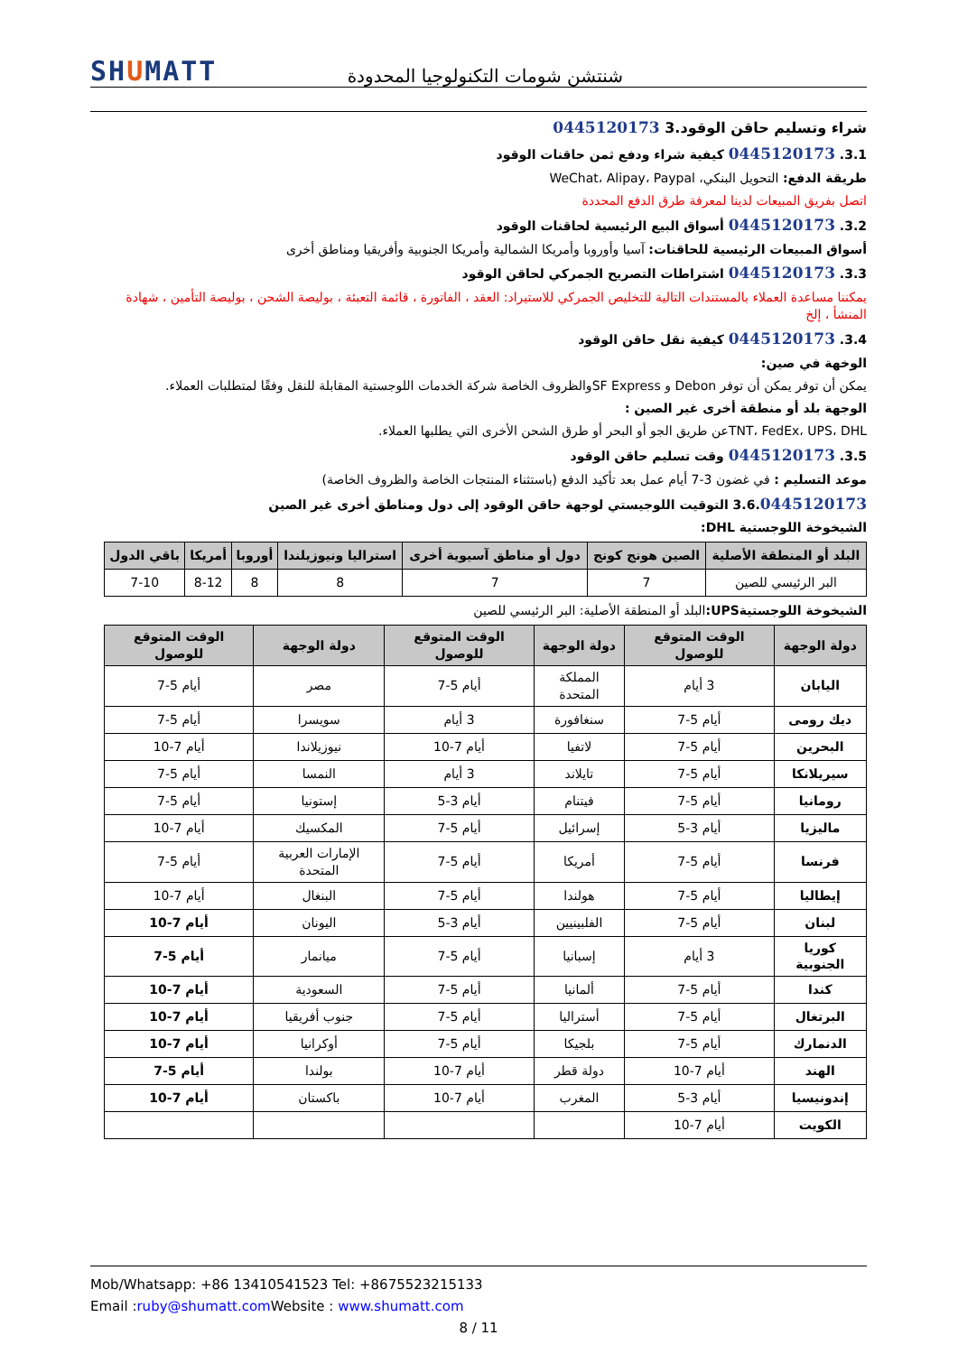SHUMATT
شنتشن شومات التكنولوجيا المحدودة
شراء وتسليم حاقن الوقود.3 0445120173
3.1. 0445120173 كيفية شراء ودفع ثمن حاقنات الوقود
طريقة الدفع: التحويل البنكي، WeChat، Alipay، Paypal
اتصل بفريق المبيعات لدينا لمعرفة طرق الدفع المحددة
3.2. 0445120173 أسواق البيع الرئيسية لحاقنات الوقود
أسواق المبيعات الرئيسية للحاقنات: آسيا وأوروبا وأمريكا الشمالية وأمريكا الجنوبية وأفريقيا ومناطق أخرى
3.3. 0445120173 اشتراطات التصريح الجمركي لحاقن الوقود
يمكننا مساعدة العملاء بالمستندات التالية للتخليص الجمركي للاستيراد: العقد ، الفاتورة ، قائمة التعبئة ، بوليصة الشحن ، بوليصة التأمين ، شهادة المنشأ ، إلخ
3.4. 0445120173 كيفية نقل حاقن الوقود
الوخهة في صين:
يمكن أن توفر يمكن أن توفر Debon و SF Expressوالظروف الخاصة شركة الخدمات اللوجستية المقابلة للنقل وفقًا لمتطلبات العملاء.
الوجهة بلد أو منطقة أخرى غير الصين :
TNT، FedEx، UPS، DHLعن طريق الجو أو البحر أو طرق الشحن الأخرى التي يطلبها العملاء.
3.5. 0445120173 وقت تسليم حاقن الوقود
موعد التسليم : في غضون 3-7 أيام عمل بعد تأكيد الدفع (باستثناء المنتجات الخاصة والظروف الخاصة)
3.6.0445120173 التوقيت اللوجيستي لوجهة حاقن الوقود إلى دول ومناطق أخرى غير الصين
الشيخوخة اللوجستية DHL:
| البلد أو المنطقة الأصلية | الصين هونج كونج | دول أو مناطق آسيوية أخرى | استراليا ونيوزيلندا | أوروبا | أمريكا | باقي الدول |
| --- | --- | --- | --- | --- | --- | --- |
| البر الرئيسي للصين | 7 | 7 | 8 | 8 | 8-12 | 7-10 |
الشيخوخة اللوجستيةUPS: البلد أو المنطقة الأصلية: البر الرئيسي للصين
| دولة الوجهة | الوقت المتوقع للوصول | دولة الوجهة | الوقت المتوقع للوصول | دولة الوجهة | الوقت المتوقع للوصول |
| --- | --- | --- | --- | --- | --- |
| اليابان | 3 أيام | المملكة المتحدة | أيام 5-7 | مصر | أيام 5-7 |
| ديك رومى | أيام 5-7 | سنغافورة | 3 أيام | سويسرا | أيام 5-7 |
| البحرين | أيام 5-7 | لاتفيا | أيام 7-10 | نيوزيلاندا | أيام 7-10 |
| سيريلانكا | أيام 5-7 | تايلاند | 3 أيام | النمسا | أيام 5-7 |
| رومانيا | أيام 5-7 | فيتنام | أيام 3-5 | إستونيا | أيام 5-7 |
| ماليزيا | أيام 3-5 | إسرائيل | أيام 5-7 | المكسيك | أيام 7-10 |
| فرنسا | أيام 5-7 | أمريكا | أيام 5-7 | الإمارات العربية المتحدة | أيام 5-7 |
| إيطاليا | أيام 5-7 | هولندا | أيام 5-7 | البنغال | أيام 7-10 |
| لبنان | أيام 5-7 | الفلبينيين | أيام 3-5 | اليونان | أيام 7-10 |
| كوريا الجنوبية | 3 أيام | إسبانيا | أيام 5-7 | ميانمار | أيام 5-7 |
| كندا | أيام 5-7 | ألمانيا | أيام 5-7 | السعودية | أيام 7-10 |
| البرتغال | أيام 5-7 | أستراليا | أيام 5-7 | جنوب أفريقيا | أيام 7-10 |
| الدنمارك | أيام 5-7 | بلجيكا | أيام 5-7 | أوكرانيا | أيام 7-10 |
| الهند | أيام 7-10 | دولة قطر | أيام 7-10 | بولندا | أيام 5-7 |
| إندونيسيا | أيام 3-5 | المغرب | أيام 7-10 | باكستان | أيام 7-10 |
| الكويت | أيام 7-10 | | | | |
Mob/Whatsapp: +86 13410541523 Tel: +8675523215133
Email :ruby@shumatt.com Website : www.shumatt.com
8 / 11